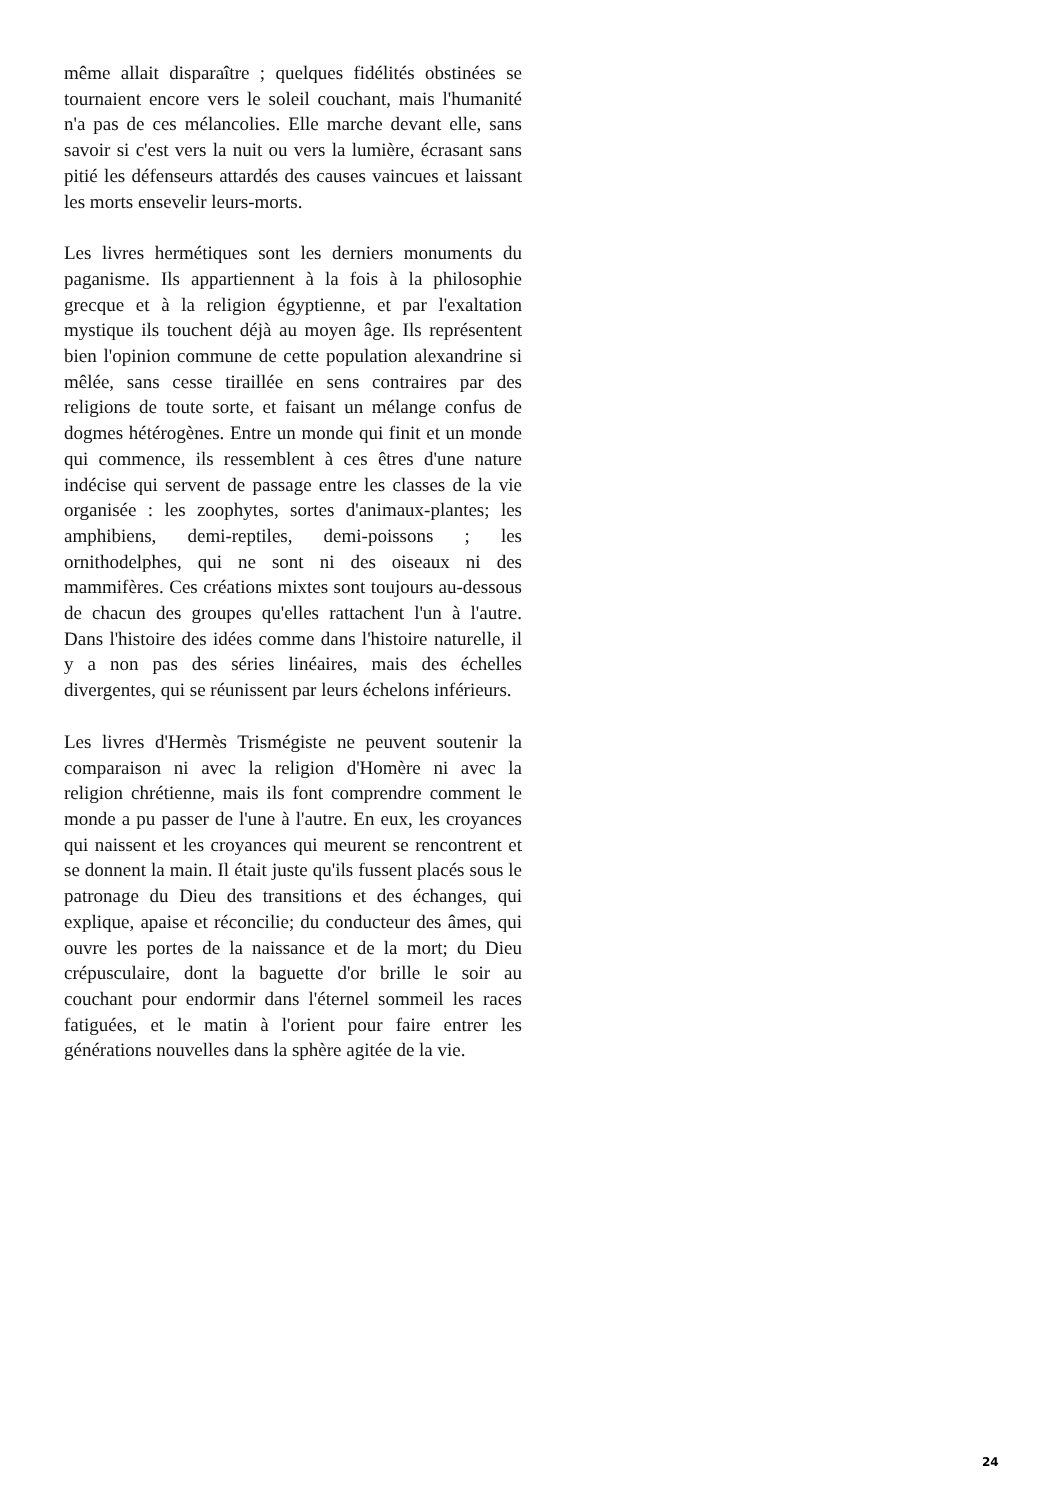même allait disparaître ; quelques fidélités obstinées se tournaient encore vers le soleil couchant, mais l'humanité n'a pas de ces mélancolies. Elle marche devant elle, sans savoir si c'est vers la nuit ou vers la lumière, écrasant sans pitié les défenseurs attardés des causes vaincues et laissant les morts ensevelir leurs-morts.
Les livres hermétiques sont les derniers monuments du paganisme. Ils appartiennent à la fois à la philosophie grecque et à la religion égyptienne, et par l'exaltation mystique ils touchent déjà au moyen âge. Ils représentent bien l'opinion commune de cette population alexandrine si mêlée, sans cesse tiraillée en sens contraires par des religions de toute sorte, et faisant un mélange confus de dogmes hétérogènes. Entre un monde qui finit et un monde qui commence, ils ressemblent à ces êtres d'une nature indécise qui servent de passage entre les classes de la vie organisée : les zoophytes, sortes d'animaux-plantes; les amphibiens, demi-reptiles, demi-poissons ; les ornithodelphes, qui ne sont ni des oiseaux ni des mammifères. Ces créations mixtes sont toujours au-dessous de chacun des groupes qu'elles rattachent l'un à l'autre. Dans l'histoire des idées comme dans l'histoire naturelle, il y a non pas des séries linéaires, mais des échelles divergentes, qui se réunissent par leurs échelons inférieurs.
Les livres d'Hermès Trismégiste ne peuvent soutenir la comparaison ni avec la religion d'Homère ni avec la religion chrétienne, mais ils font comprendre comment le monde a pu passer de l'une à l'autre. En eux, les croyances qui naissent et les croyances qui meurent se rencontrent et se donnent la main. Il était juste qu'ils fussent placés sous le patronage du Dieu des transitions et des échanges, qui explique, apaise et réconcilie; du conducteur des âmes, qui ouvre les portes de la naissance et de la mort; du Dieu crépusculaire, dont la baguette d'or brille le soir au couchant pour endormir dans l'éternel sommeil les races fatiguées, et le matin à l'orient pour faire entrer les générations nouvelles dans la sphère agitée de la vie.
24